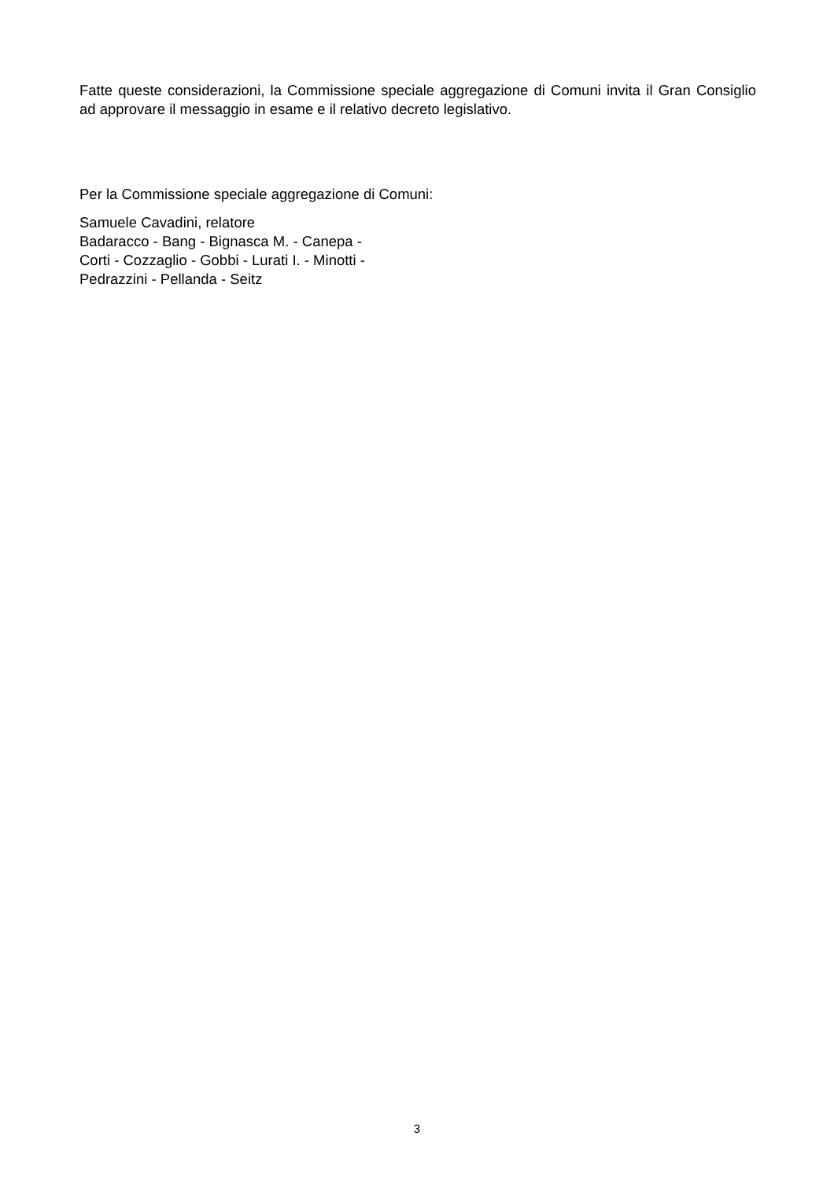Fatte queste considerazioni, la Commissione speciale aggregazione di Comuni invita il Gran Consiglio ad approvare il messaggio in esame e il relativo decreto legislativo.
Per la Commissione speciale aggregazione di Comuni:
Samuele Cavadini, relatore
Badaracco - Bang - Bignasca M. - Canepa -
Corti - Cozzaglio - Gobbi - Lurati I. - Minotti -
Pedrazzini - Pellanda - Seitz
3